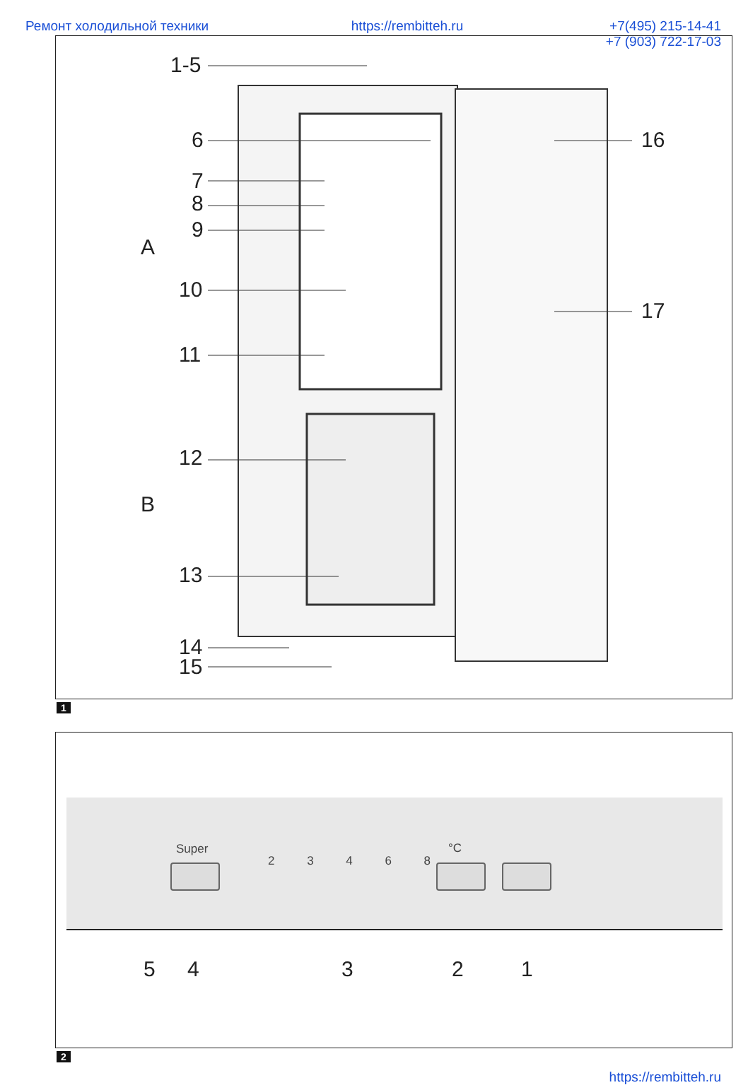Ремонт холодильной техники https://rembitteh.ru +7(495) 215-14-41
+7 (903) 722-17-03
1-5
6
7
8
9
A
10
11
12
B
13
14
15
16
17
1
Super
23468
°C
5 4 3 2 1
2
https://rembitteh.ru